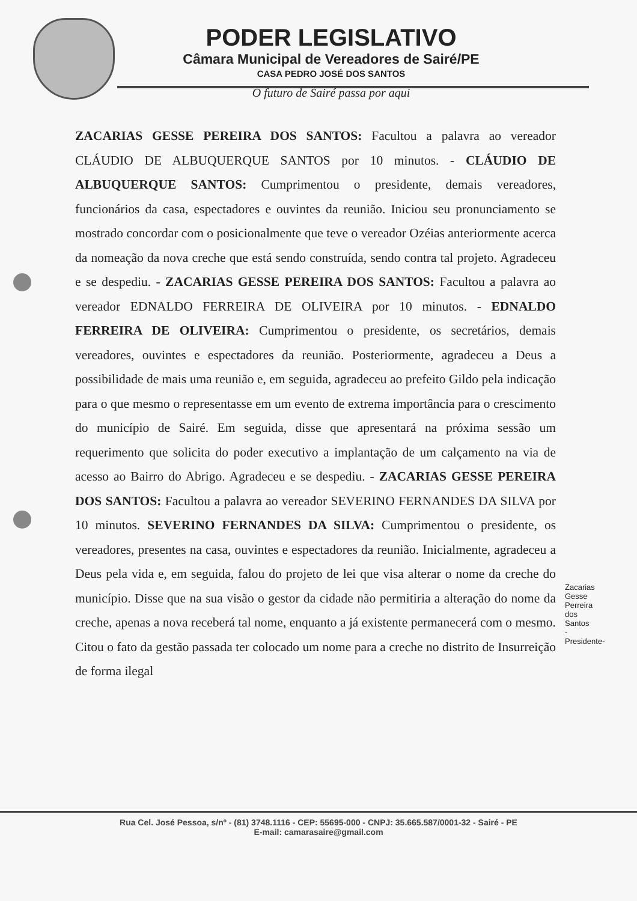PODER LEGISLATIVO
Câmara Municipal de Vereadores de Sairé/PE
CASA PEDRO JOSÉ DOS SANTOS
O futuro de Sairé passa por aqui
ZACARIAS GESSE PEREIRA DOS SANTOS: Facultou a palavra ao vereador CLÁUDIO DE ALBUQUERQUE SANTOS por 10 minutos. - CLÁUDIO DE ALBUQUERQUE SANTOS: Cumprimentou o presidente, demais vereadores, funcionários da casa, espectadores e ouvintes da reunião. Iniciou seu pronunciamento se mostrado concordar com o posicionalmente que teve o vereador Ozéias anteriormente acerca da nomeação da nova creche que está sendo construída, sendo contra tal projeto. Agradeceu e se despediu. - ZACARIAS GESSE PEREIRA DOS SANTOS: Facultou a palavra ao vereador EDNALDO FERREIRA DE OLIVEIRA por 10 minutos. - EDNALDO FERREIRA DE OLIVEIRA: Cumprimentou o presidente, os secretários, demais vereadores, ouvintes e espectadores da reunião. Posteriormente, agradeceu a Deus a possibilidade de mais uma reunião e, em seguida, agradeceu ao prefeito Gildo pela indicação para o que mesmo o representasse em um evento de extrema importância para o crescimento do município de Sairé. Em seguida, disse que apresentará na próxima sessão um requerimento que solicita do poder executivo a implantação de um calçamento na via de acesso ao Bairro do Abrigo. Agradeceu e se despediu. - ZACARIAS GESSE PEREIRA DOS SANTOS: Facultou a palavra ao vereador SEVERINO FERNANDES DA SILVA por 10 minutos. SEVERINO FERNANDES DA SILVA: Cumprimentou o presidente, os vereadores, presentes na casa, ouvintes e espectadores da reunião. Inicialmente, agradeceu a Deus pela vida e, em seguida, falou do projeto de lei que visa alterar o nome da creche do município. Disse que na sua visão o gestor da cidade não permitiria a alteração do nome da creche, apenas a nova receberá tal nome, enquanto a já existente permanecerá com o mesmo. Citou o fato da gestão passada ter colocado um nome para a creche no distrito de Insurreição de forma ilegal
Zacarias Gesse Perreira dos Santos -Presidente-
Rua Cel. José Pessoa, s/nº - (81) 3748.1116 - CEP: 55695-000 - CNPJ: 35.665.587/0001-32 - Sairé - PE
E-mail: camarasaire@gmail.com